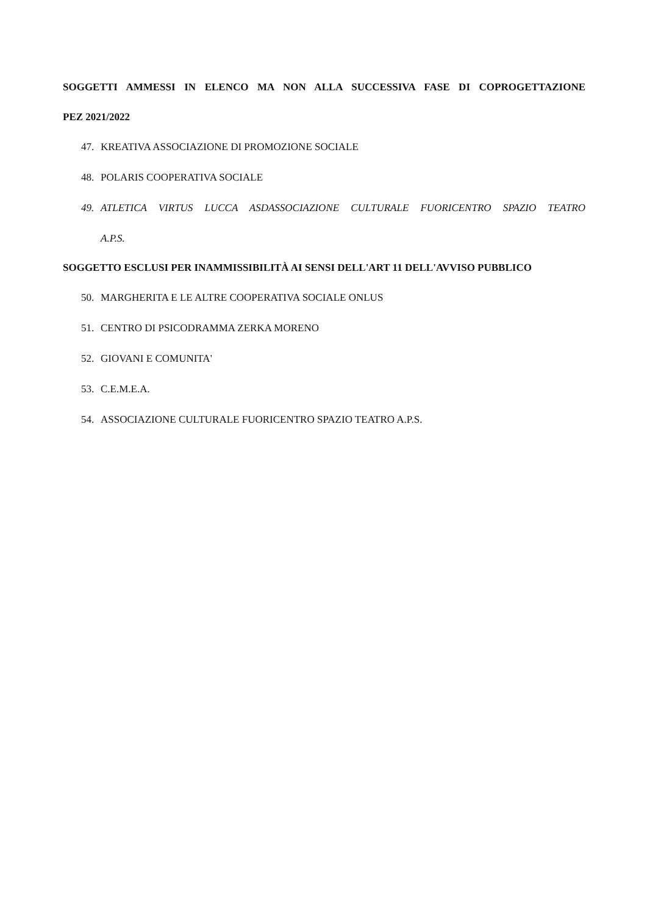SOGGETTI AMMESSI IN ELENCO MA NON ALLA SUCCESSIVA FASE DI COPROGETTAZIONE
PEZ 2021/2022
47. KREATIVA ASSOCIAZIONE DI PROMOZIONE SOCIALE
48. POLARIS COOPERATIVA SOCIALE
49. ATLETICA VIRTUS LUCCA ASDASSOCIAZIONE CULTURALE FUORICENTRO SPAZIO TEATRO
A.P.S.
SOGGETTO ESCLUSI PER INAMMISSIBILITÀ AI SENSI DELL'ART 11 DELL'AVVISO PUBBLICO
50. MARGHERITA E LE ALTRE COOPERATIVA SOCIALE ONLUS
51. CENTRO DI PSICODRAMMA ZERKA MORENO
52. GIOVANI E COMUNITA'
53. C.E.M.E.A.
54. ASSOCIAZIONE CULTURALE FUORICENTRO SPAZIO TEATRO A.P.S.